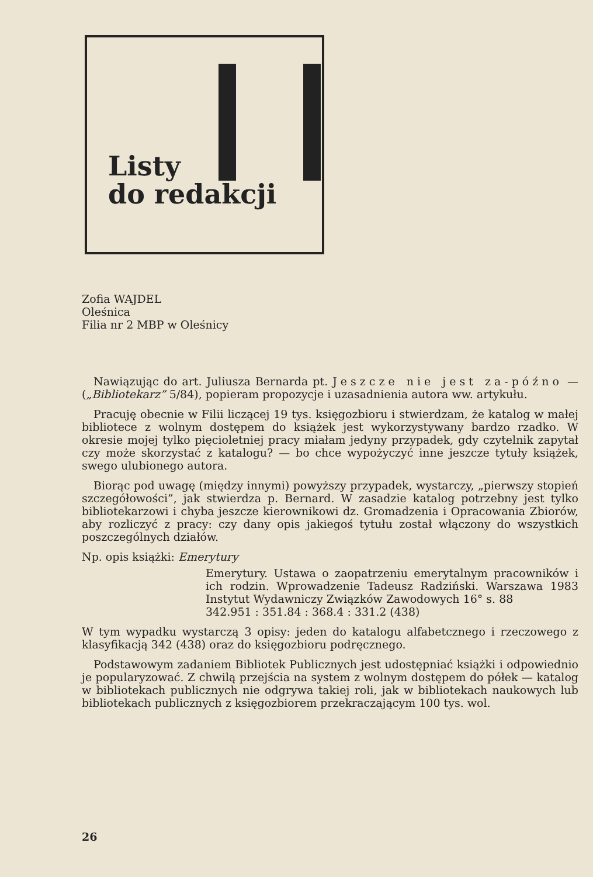Listy
do redakcji
Zofia WAJDEL
Oleśnica
Filia nr 2 MBP w Oleśnicy
Nawiązując do art. Juliusza Bernarda pt. Jeszcze nie jest za-późno — („Bibliotekarz” 5/84), popieram propozycje i uzasadnienia autora ww. artykułu.
Pracuję obecnie w Filii liczącej 19 tys. księgozbioru i stwierdzam, że katalog w małej bibliotece z wolnym dostępem do książek jest wykorzystywany bardzo rzadko. W okresie mojej tylko pięcioletniej pracy miałam jedyny przypadek, gdy czytelnik zapytał czy może skorzystać z katalogu? — bo chce wypożyczyć inne jeszcze tytuły książek, swego ulubionego autora.
Biorąc pod uwagę (między innymi) powyższy przypadek, wystarczy, „pierwszy stopień szczegółowości”, jak stwierdza p. Bernard. W zasadzie katalog potrzebny jest tylko bibliotekarzowi i chyba jeszcze kierownikowi dz. Gromadzenia i Opracowania Zbiorów, aby rozliczyć z pracy: czy dany opis jakiegoś tytułu został włączony do wszystkich poszczególnych działów.
Np. opis książki: Emerytury
Emerytury. Ustawa o zaopatrzeniu emerytalnym pracowników i ich rodzin. Wprowadzenie Tadeusz Radziński. Warszawa 1983 Instytut Wydawniczy Związków Zawodowych 16° s. 88
342.951 : 351.84 : 368.4 : 331.2 (438)
W tym wypadku wystarczą 3 opisy: jeden do katalogu alfabetcznego i rzeczowego z klasyfikacją 342 (438) oraz do księgozbioru podręcznego.
Podstawowym zadaniem Bibliotek Publicznych jest udostępniać książki i odpowiednio je popularyzować. Z chwilą przejścia na system z wolnym dostępem do półek — katalog w bibliotekach publicznych nie odgrywa takiej roli, jak w bibliotekach naukowych lub bibliotekach publicznych z księgozbiorem przekraczającym 100 tys. wol.
26